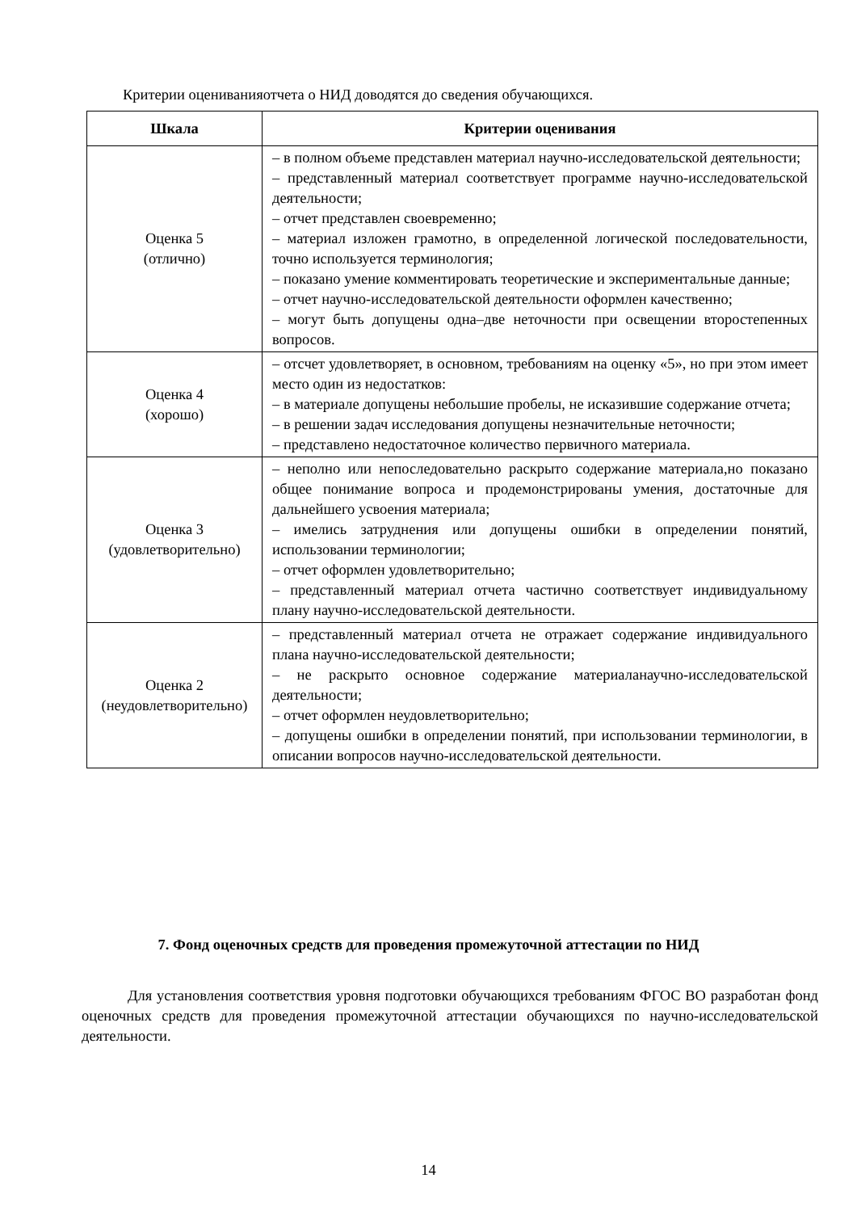Критерии оцениванияотчета о НИД доводятся до сведения обучающихся.
| Шкала | Критерии оценивания |
| --- | --- |
| Оценка 5 (отлично) | – в полном объеме представлен материал научно-исследовательской деятельности; – представленный материал соответствует программе научно-исследовательской деятельности; – отчет представлен своевременно; – материал изложен грамотно, в определенной логической последовательности, точно используется терминология; – показано умение комментировать теоретические и экспериментальные данные; – отчет научно-исследовательской деятельности оформлен качественно; – могут быть допущены одна–две неточности при освещении второстепенных вопросов. |
| Оценка 4 (хорошо) | – отсчет удовлетворяет, в основном, требованиям на оценку «5», но при этом имеет место один из недостатков: – в материале допущены небольшие пробелы, не исказившие содержание отчета; – в решении задач исследования допущены незначительные неточности; – представлено недостаточное количество первичного материала. |
| Оценка 3 (удовлетворительно) | – неполно или непоследовательно раскрыто содержание материала,но показано общее понимание вопроса и продемонстрированы умения, достаточные для дальнейшего усвоения материала; – имелись затруднения или допущены ошибки в определении понятий, использовании терминологии; – отчет оформлен удовлетворительно; – представленный материал отчета частично соответствует индивидуальному плану научно-исследовательской деятельности. |
| Оценка 2 (неудовлетворительно) | – представленный материал отчета не отражает содержание индивидуального плана научно-исследовательской деятельности; – не раскрыто основное содержание материаланаучно-исследовательской деятельности; – отчет оформлен неудовлетворительно; – допущены ошибки в определении понятий, при использовании терминологии, в описании вопросов научно-исследовательской деятельности. |
7. Фонд оценочных средств для проведения промежуточной аттестации по НИД
Для установления соответствия уровня подготовки обучающихся требованиям ФГОС ВО разработан фонд оценочных средств для проведения промежуточной аттестации обучающихся по научно-исследовательской деятельности.
14